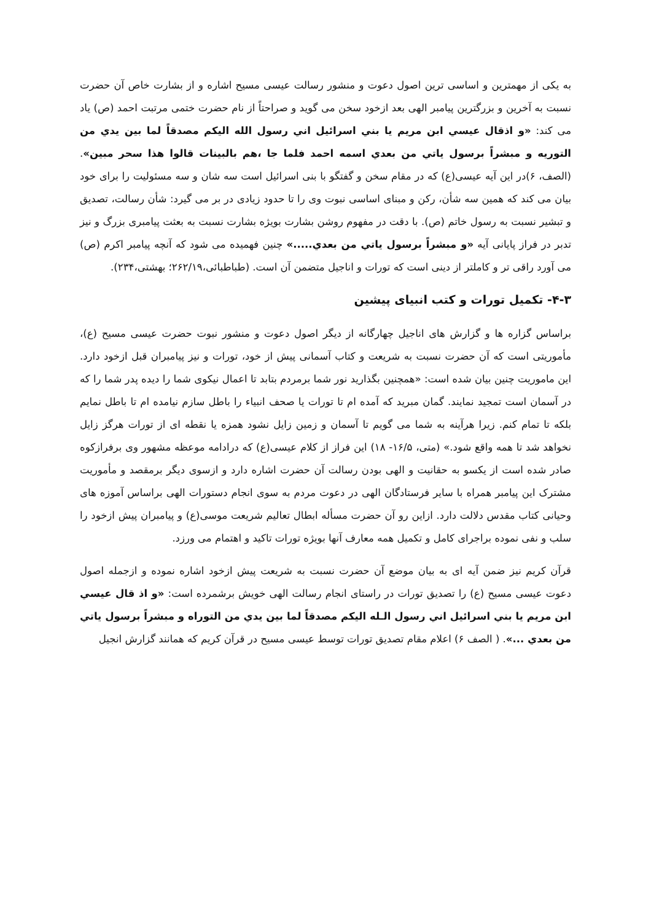به یکی از مهمترین و اساسی ترین اصول دعوت و منشور رسالت عیسی مسیح اشاره و از بشارت خاص آن حضرت نسبت به آخرین و بزرگترین پیامبر الهی بعد ازخود سخن می گوید و صراحتاً از نام حضرت ختمی مرتبت احمد (ص) یاد می کند: «و اذقال عيسي ابن مريم يا بني اسرائيل اني رسول الله اليكم مصدقاً لما بين يدي من التوريه و مبشراً برسول ياتي من بعدي اسمه احمد فلما جا ،هم بالبينات قالوا هذا سحر مبين». (الصف، ۶)در این آیه عیسی(ع) که در مقام سخن و گفتگو با بنی اسرائیل است سه شان و سه مسئولیت را برای خود بیان می کند که همین سه شأن، رکن و مبنای اساسی نبوت وی را تا حدود زیادی در بر می گیرد: شأن رسالت، تصدیق و تبشیر نسبت به رسول خاتم (ص). با دقت در مفهوم روشن بشارت بویژه بشارت نسبت به بعثت پیامبری بزرگ و نیز تدبر در فراز پایانی آیه «و مبشراً برسول ياتي من بعدي.....» چنین فهمیده می شود که آنچه پیامبر اکرم (ص) می آورد راقی تر و کاملتر از دینی است که تورات و اناجیل متضمن آن است. (طباطبائی،۲۶۲/۱۹؛ بهشتی،۲۳۴).
۴-۳- تکمیل تورات و کتب انبیای پیشین
براساس گزاره ها و گزارش های اناجیل چهارگانه از دیگر اصول دعوت و منشور نبوت حضرت عیسی مسیح (ع)، مأموریتی است که آن حضرت نسبت به شریعت و کتاب آسمانی پیش از خود، تورات و نیز پیامبران قبل ازخود دارد. این ماموریت چنین بیان شده است: «همچنین بگذارید نور شما برمردم بتابد تا اعمال نیکوی شما را دیده پدر شما را که در آسمان است تمجید نمایند. گمان مبرید که آمده ام تا تورات یا صحف انبیاء را باطل سازم نیامده ام تا باطل نمایم بلکه تا تمام کنم. زیرا هرآینه به شما می گویم تا آسمان و زمین زایل نشود همزه یا نقطه ای از تورات هرگز زایل نخواهد شد تا همه واقع شود.» (متی، ۱۶/۵- ۱۸) این فراز از کلام عیسی(ع) که درادامه موعظه مشهور وی برفرازکوه صادر شده است از یکسو به حقانیت و الهی بودن رسالت آن حضرت اشاره دارد و ازسوی دیگر برمقصد و مأموریت مشترک این پیامبر همراه با سایر فرستادگان الهی در دعوت مردم به سوی انجام دستورات الهی براساس آموزه های وحیانی کتاب مقدس دلالت دارد. ازاین رو آن حضرت مسأله ابطال تعالیم شریعت موسی(ع) و پیامبران پیش ازخود را سلب و نفی نموده براجرای کامل و تکمیل همه معارف آنها بویژه تورات تاکید و اهتمام می ورزد.
قرآن کریم نیز ضمن آیه ای به بیان موضع آن حضرت نسبت به شریعت پیش ازخود اشاره نموده و ازجمله اصول دعوت عیسی مسیح (ع) را تصدیق تورات در راستای انجام رسالت الهی خویش برشمرده است: «و اذ قال عيسي ابن مريم يا بني اسرائيل اني رسول الـله اليكم مصدقاً لما بين يدي من التوراه و مبشراً برسول ياتي من بعدي ...». ( الصف ۶) اعلام مقام تصدیق تورات توسط عیسی مسیح در قرآن کریم که همانند گزارش انجیل